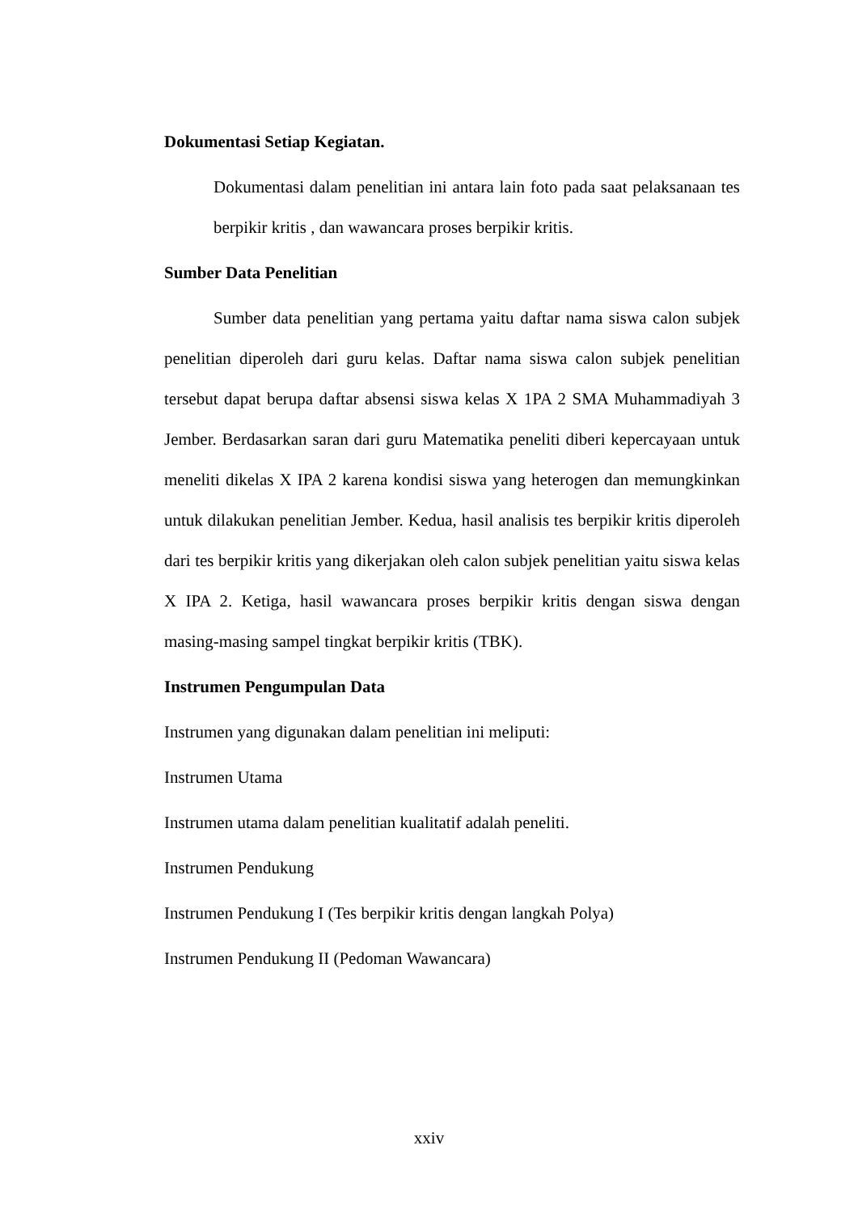Dokumentasi Setiap Kegiatan.
Dokumentasi dalam penelitian ini antara lain foto pada saat pelaksanaan tes berpikir kritis , dan wawancara proses berpikir kritis.
Sumber Data Penelitian
Sumber data penelitian yang pertama yaitu daftar nama siswa calon subjek penelitian diperoleh dari guru kelas. Daftar nama siswa calon subjek penelitian tersebut dapat berupa daftar absensi siswa kelas X 1PA 2 SMA Muhammadiyah 3 Jember. Berdasarkan saran dari guru Matematika peneliti diberi kepercayaan untuk meneliti dikelas X IPA 2 karena kondisi siswa yang heterogen dan memungkinkan untuk dilakukan penelitian Jember. Kedua, hasil analisis tes berpikir kritis diperoleh dari tes berpikir kritis yang dikerjakan oleh calon subjek penelitian yaitu siswa kelas X IPA 2. Ketiga, hasil wawancara proses berpikir kritis dengan siswa dengan masing-masing sampel tingkat berpikir kritis (TBK).
Instrumen Pengumpulan Data
Instrumen yang digunakan dalam penelitian ini meliputi:
Instrumen Utama
Instrumen utama dalam penelitian kualitatif adalah peneliti.
Instrumen Pendukung
Instrumen Pendukung I (Tes berpikir kritis dengan langkah Polya)
Instrumen Pendukung II (Pedoman Wawancara)
xxiv